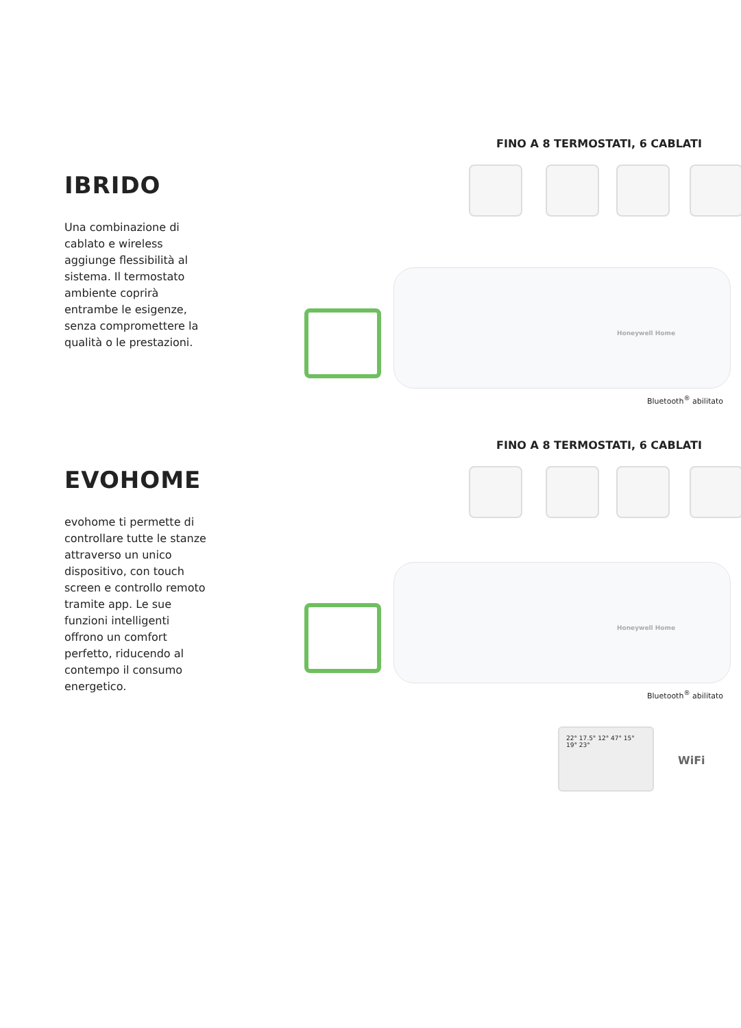IBRIDO
Una combinazione di cablato e wireless aggiunge flessibilità al sistema. Il termostato ambiente coprirà entrambe le esigenze, senza compromettere la qualità o le prestazioni.
FINO A 8 TERMOSTATI, 6 CABLATI
Honeywell Home
Bluetooth<sup>®</sup> abilitato
EVOHOME
evohome ti permette di controllare tutte le stanze attraverso un unico dispositivo, con touch screen e controllo remoto tramite app. Le sue funzioni intelligenti offrono un comfort perfetto, riducendo al contempo il consumo energetico.
FINO A 8 TERMOSTATI, 6 CABLATI
Honeywell Home
Bluetooth<sup>®</sup> abilitato
22° 17.5° 12° 47° 15° 19° 23°
WiFi